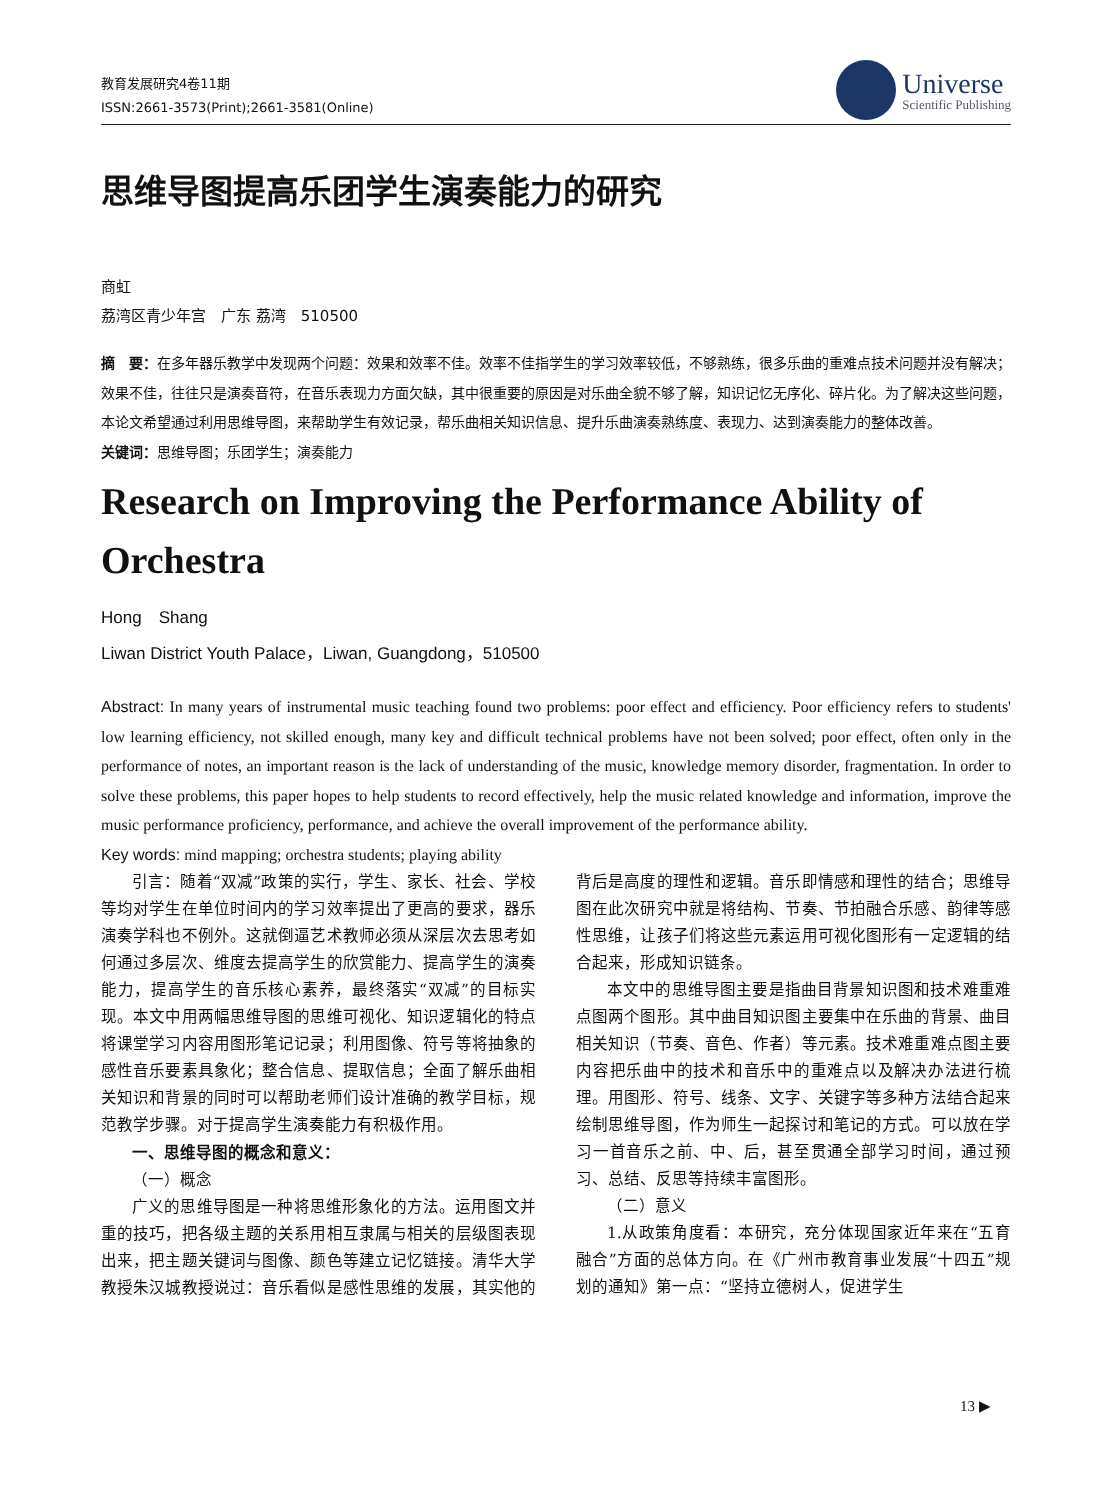教育发展研究4卷11期
ISSN:2661-3573(Print);2661-3581(Online)
Universe
Scientific Publishing
思维导图提高乐团学生演奏能力的研究
商虹
荔湾区青少年宫　广东 荔湾　510500
摘　要：在多年器乐教学中发现两个问题：效果和效率不佳。效率不佳指学生的学习效率较低，不够熟练，很多乐曲的重难点技术问题并没有解决；效果不佳，往往只是演奏音符，在音乐表现力方面欠缺，其中很重要的原因是对乐曲全貌不够了解，知识记忆无序化、碎片化。为了解决这些问题，本论文希望通过利用思维导图，来帮助学生有效记录，帮乐曲相关知识信息、提升乐曲演奏熟练度、表现力、达到演奏能力的整体改善。
关键词：思维导图；乐团学生；演奏能力
Research on Improving the Performance Ability of Orchestra
Hong　Shang
Liwan District Youth Palace，Liwan, Guangdong，510500
Abstract: In many years of instrumental music teaching found two problems: poor effect and efficiency. Poor efficiency refers to students' low learning efficiency, not skilled enough, many key and difficult technical problems have not been solved; poor effect, often only in the performance of notes, an important reason is the lack of understanding of the music, knowledge memory disorder, fragmentation. In order to solve these problems, this paper hopes to help students to record effectively, help the music related knowledge and information, improve the music performance proficiency, performance, and achieve the overall improvement of the performance ability.
Key words: mind mapping; orchestra students; playing ability
引言：随着“双减”政策的实行，学生、家长、社会、学校等均对学生在单位时间内的学习效率提出了更高的要求，器乐演奏学科也不例外。这就倒逼艺术教师必须从深层次去思考如何通过多层次、维度去提高学生的欣赏能力、提高学生的演奏能力，提高学生的音乐核心素养，最终落实“双减”的目标实现。本文中用两幅思维导图的思维可视化、知识逻辑化的特点将课堂学习内容用图形笔记记录；利用图像、符号等将抽象的感性音乐要素具象化；整合信息、提取信息；全面了解乐曲相关知识和背景的同时可以帮助老师们设计准确的教学目标，规范教学步骤。对于提高学生演奏能力有积极作用。
一、思维导图的概念和意义：
（一）概念
广义的思维导图是一种将思维形象化的方法。运用图文并重的技巧，把各级主题的关系用相互隶属与相关的层级图表现出来，把主题关键词与图像、颜色等建立记忆链接。清华大学教授朱汉城教授说过：音乐看似是感性思维的发展，其实他的背后是高度的理性和逻辑。音乐即情感和理性的结合；思维导图在此次研究中就是将结构、节奏、节拍融合乐感、韵律等感性思维，让孩子们将这些元素运用可视化图形有一定逻辑的结合起来，形成知识链条。
本文中的思维导图主要是指曲目背景知识图和技术难重难点图两个图形。其中曲目知识图主要集中在乐曲的背景、曲目相关知识（节奏、音色、作者）等元素。技术难重难点图主要内容把乐曲中的技术和音乐中的重难点以及解决办法进行梳理。用图形、符号、线条、文字、关键字等多种方法结合起来绘制思维导图，作为师生一起探讨和笔记的方式。可以放在学习一首音乐之前、中、后，甚至贯通全部学习时间，通过预习、总结、反思等持续丰富图形。
（二）意义
1.从政策角度看：本研究，充分体现国家近年来在“五育融合”方面的总体方向。在《广州市教育事业发展“十四五”规划的通知》第一点：“坚持立德树人，促进学生
13 ▶